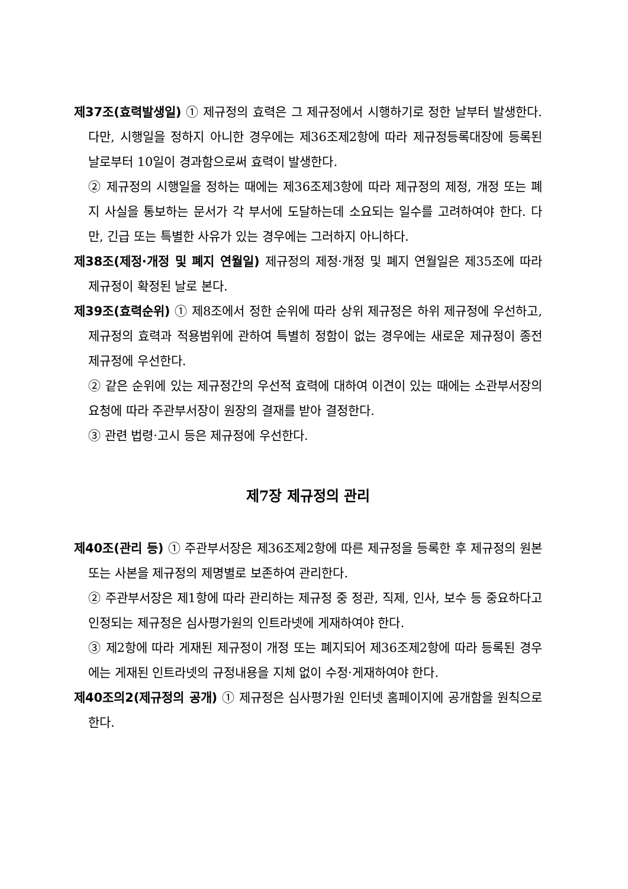제37조(효력발생일) ① 제규정의 효력은 그 제규정에서 시행하기로 정한 날부터 발생한다. 다만, 시행일을 정하지 아니한 경우에는 제36조제2항에 따라 제규정등록대장에 등록된 날로부터 10일이 경과함으로써 효력이 발생한다.
② 제규정의 시행일을 정하는 때에는 제36조제3항에 따라 제규정의 제정, 개정 또는 폐지 사실을 통보하는 문서가 각 부서에 도달하는데 소요되는 일수를 고려하여야 한다. 다만, 긴급 또는 특별한 사유가 있는 경우에는 그러하지 아니하다.
제38조(제정·개정 및 폐지 연월일) 제규정의 제정·개정 및 폐지 연월일은 제35조에 따라 제규정이 확정된 날로 본다.
제39조(효력순위) ① 제8조에서 정한 순위에 따라 상위 제규정은 하위 제규정에 우선하고, 제규정의 효력과 적용범위에 관하여 특별히 정함이 없는 경우에는 새로운 제규정이 종전 제규정에 우선한다.
② 같은 순위에 있는 제규정간의 우선적 효력에 대하여 이견이 있는 때에는 소관부서장의 요청에 따라 주관부서장이 원장의 결재를 받아 결정한다.
③ 관련 법령·고시 등은 제규정에 우선한다.
제7장 제규정의 관리
제40조(관리 등) ① 주관부서장은 제36조제2항에 따른 제규정을 등록한 후 제규정의 원본 또는 사본을 제규정의 제명별로 보존하여 관리한다.
② 주관부서장은 제1항에 따라 관리하는 제규정 중 정관, 직제, 인사, 보수 등 중요하다고 인정되는 제규정은 심사평가원의 인트라넷에 게재하여야 한다.
③ 제2항에 따라 게재된 제규정이 개정 또는 폐지되어 제36조제2항에 따라 등록된 경우에는 게재된 인트라넷의 규정내용을 지체 없이 수정·게재하여야 한다.
제40조의2(제규정의 공개) ① 제규정은 심사평가원 인터넷 홈페이지에 공개함을 원칙으로 한다.